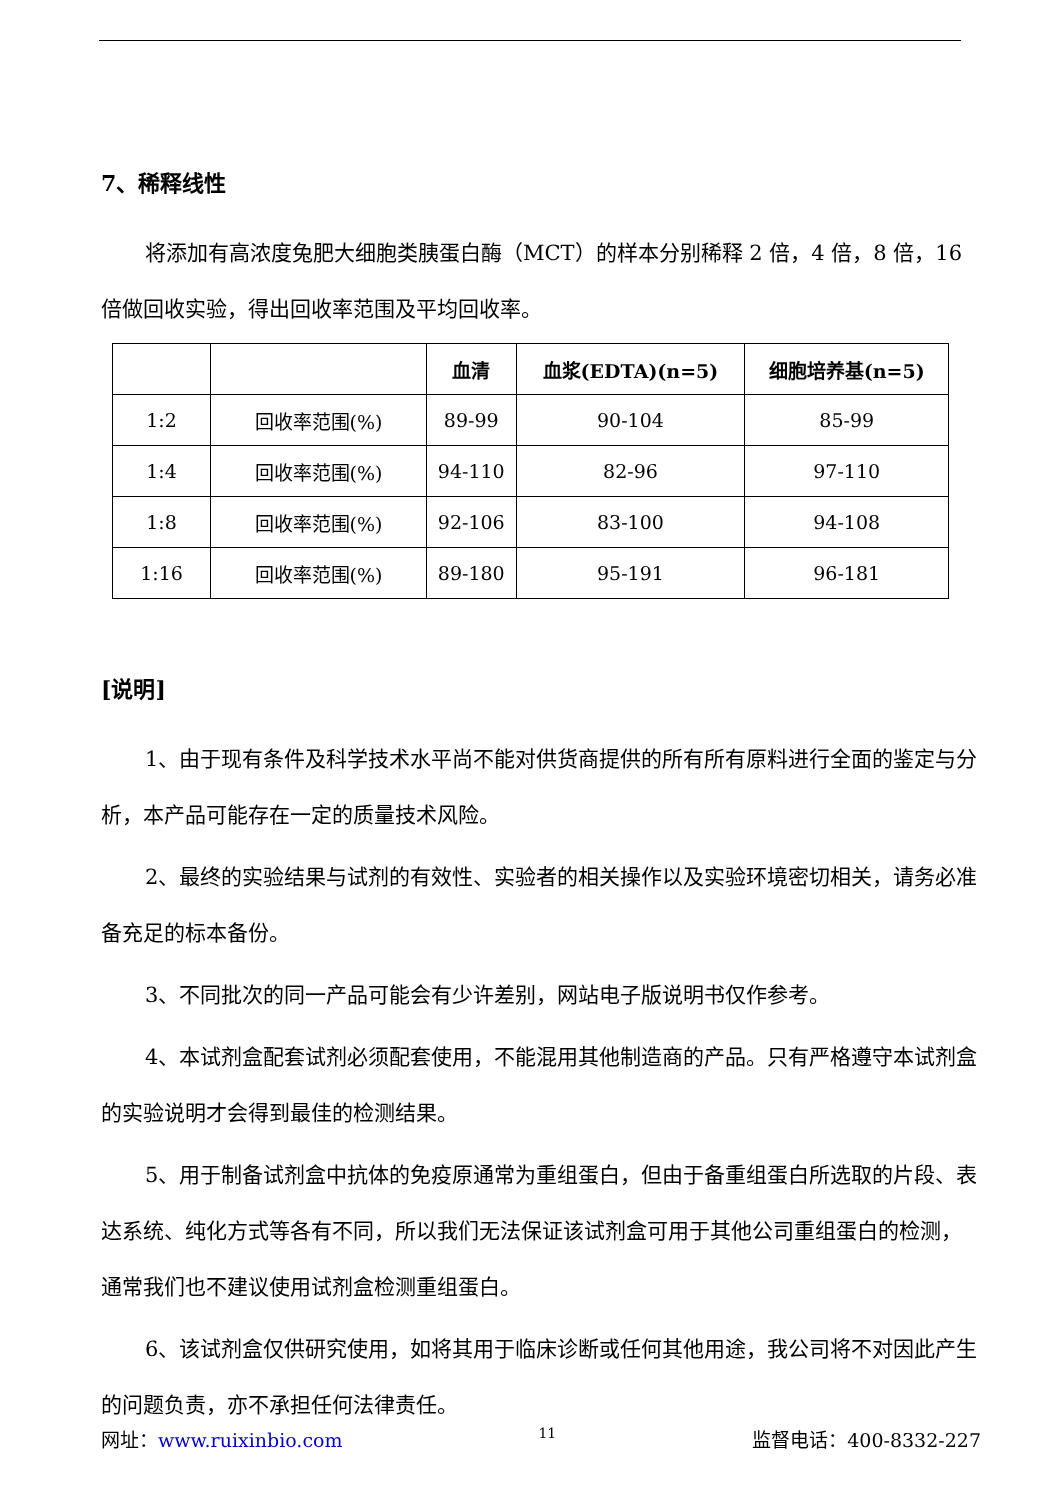7、稀释线性
将添加有高浓度兔肥大细胞类胰蛋白酶（MCT）的样本分别稀释 2 倍，4 倍，8 倍，16 倍做回收实验，得出回收率范围及平均回收率。
| | | 血清 | 血浆(EDTA)(n=5) | 细胞培养基(n=5) |
| --- | --- | --- | --- | --- |
| 1:2 | 回收率范围(%) | 89-99 | 90-104 | 85-99 |
| 1:4 | 回收率范围(%) | 94-110 | 82-96 | 97-110 |
| 1:8 | 回收率范围(%) | 92-106 | 83-100 | 94-108 |
| 1:16 | 回收率范围(%) | 89-180 | 95-191 | 96-181 |
[说明]
1、由于现有条件及科学技术水平尚不能对供货商提供的所有所有原料进行全面的鉴定与分析，本产品可能存在一定的质量技术风险。
2、最终的实验结果与试剂的有效性、实验者的相关操作以及实验环境密切相关，请务必准备充足的标本备份。
3、不同批次的同一产品可能会有少许差别，网站电子版说明书仅作参考。
4、本试剂盒配套试剂必须配套使用，不能混用其他制造商的产品。只有严格遵守本试剂盒的实验说明才会得到最佳的检测结果。
5、用于制备试剂盒中抗体的免疫原通常为重组蛋白，但由于备重组蛋白所选取的片段、表达系统、纯化方式等各有不同，所以我们无法保证该试剂盒可用于其他公司重组蛋白的检测，通常我们也不建议使用试剂盒检测重组蛋白。
6、该试剂盒仅供研究使用，如将其用于临床诊断或任何其他用途，我公司将不对因此产生的问题负责，亦不承担任何法律责任。
网址：www.ruixinbio.com 11 监督电话：400-8332-227